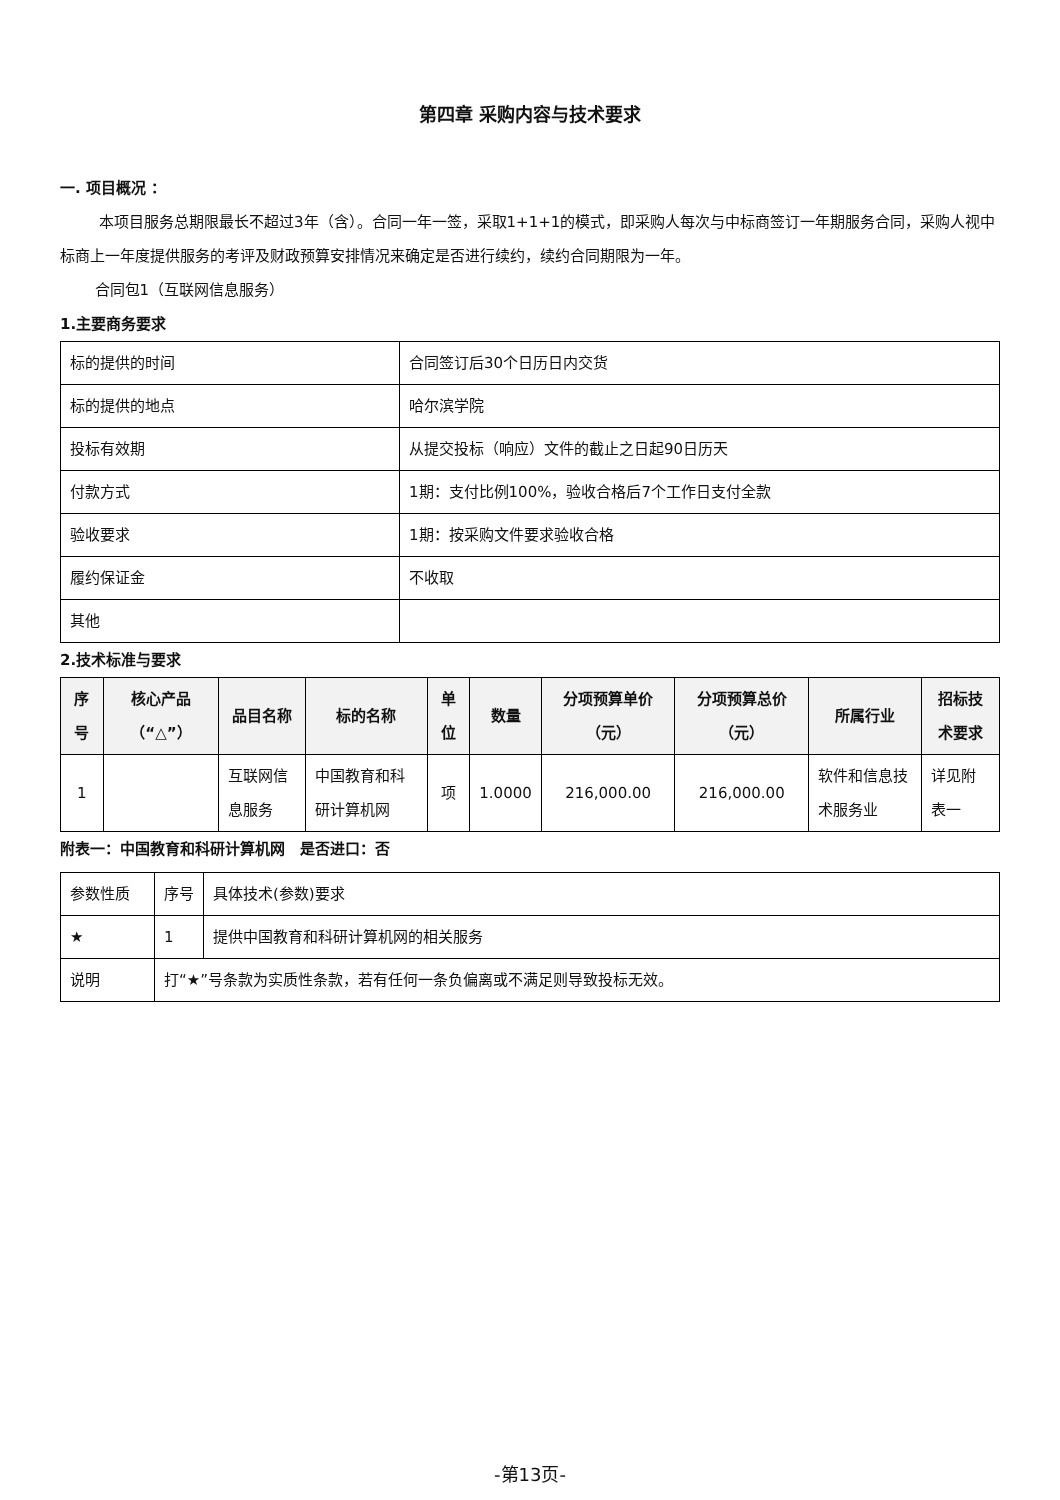第四章 采购内容与技术要求
一. 项目概况 ：
本项目服务总期限最长不超过3年（含）。合同一年一签，采取1+1+1的模式，即采购人每次与中标商签订一年期服务合同，采购人视中标商上一年度提供服务的考评及财政预算安排情况来确定是否进行续约，续约合同期限为一年。
合同包1（互联网信息服务）
1.主要商务要求
| 标的提供的时间 | 合同签订后30个日历日内交货 |
| 标的提供的地点 | 哈尔滨学院 |
| 投标有效期 | 从提交投标（响应）文件的截止之日起90日历天 |
| 付款方式 | 1期：支付比例100%，验收合格后7个工作日支付全款 |
| 验收要求 | 1期：按采购文件要求验收合格 |
| 履约保证金 | 不收取 |
| 其他 | |
2.技术标准与要求
| 序号 | 核心产品（“△”） | 品目名称 | 标的名称 | 单位 | 数量 | 分项预算单价（元） | 分项预算总价（元） | 所属行业 | 招标技术要求 |
| --- | --- | --- | --- | --- | --- | --- | --- | --- | --- |
| 1 | | 互联网信息服务 | 中国教育和科研计算机网 | 项 | 1.0000 | 216,000.00 | 216,000.00 | 软件和信息技术服务业 | 详见附表一 |
附表一：中国教育和科研计算机网　是否进口：否
| 参数性质 | 序号 | 具体技术(参数)要求 |
| ★ | 1 | 提供中国教育和科研计算机网的相关服务 |
| 说明 | 打“★”号条款为实质性条款，若有任何一条负偏离或不满足则导致投标无效。 | |
-第13页-